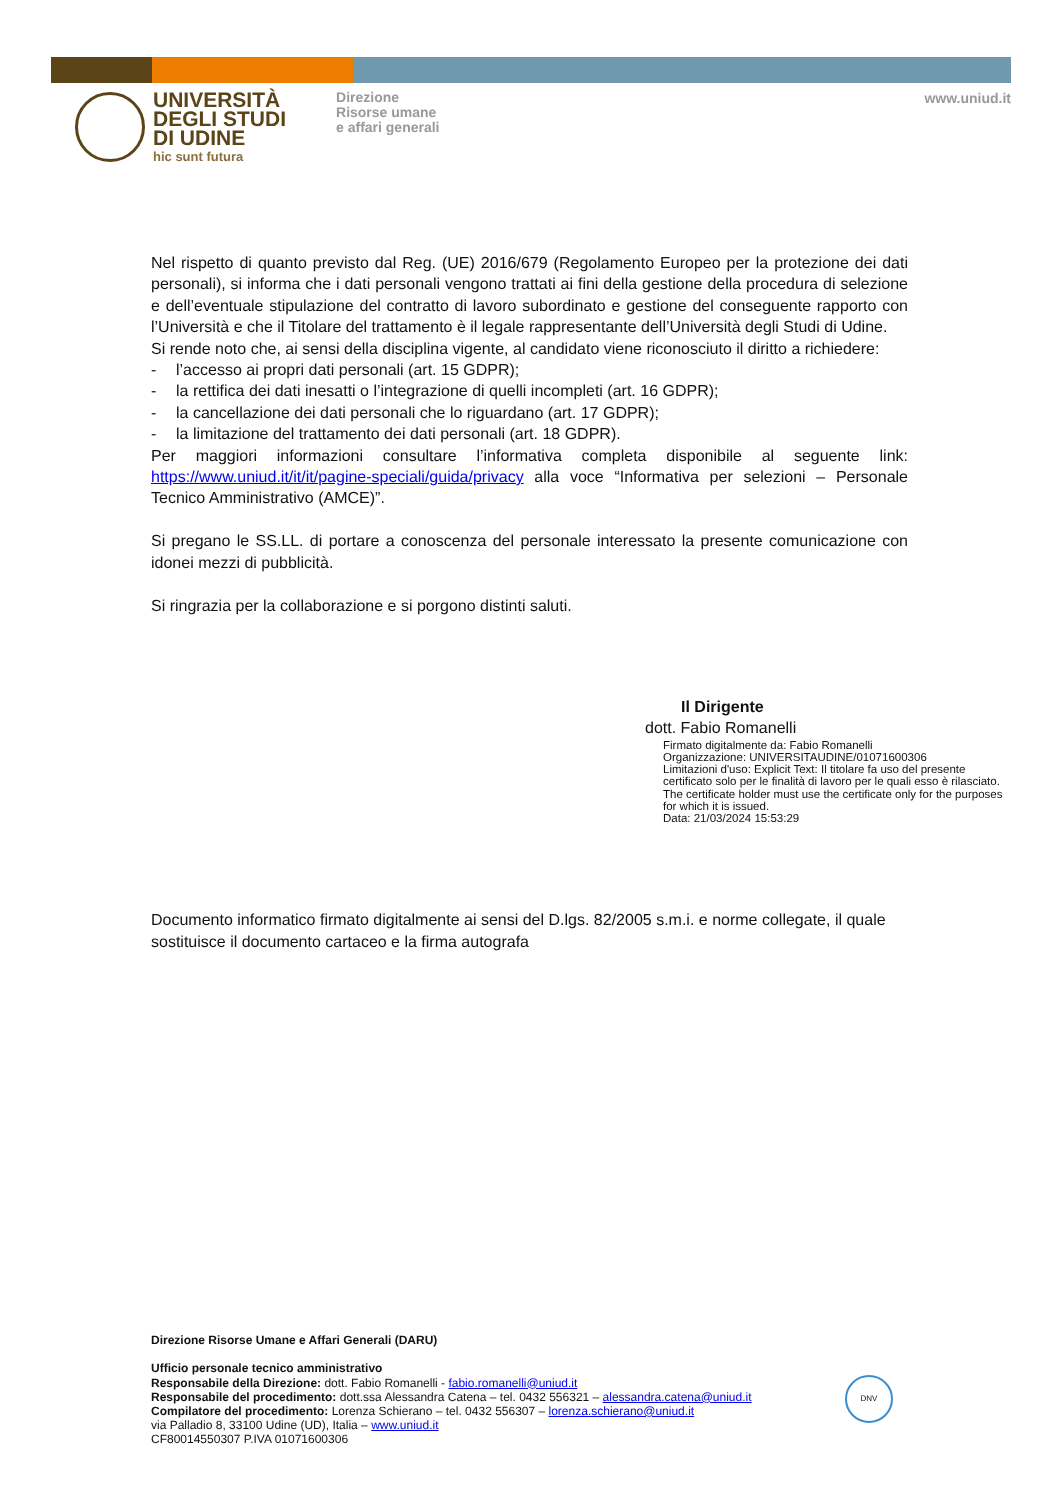UNIVERSITÀ
DEGLI STUDI
DI UDINE
hic sunt futura
Direzione
Risorse umane
e affari generali
www.uniud.it
Nel rispetto di quanto previsto dal Reg. (UE) 2016/679 (Regolamento Europeo per la protezione dei dati personali), si informa che i dati personali vengono trattati ai fini della gestione della procedura di selezione e dell’eventuale stipulazione del contratto di lavoro subordinato e gestione del conseguente rapporto con l’Università e che il Titolare del trattamento è il legale rappresentante dell’Università degli Studi di Udine.
Si rende noto che, ai sensi della disciplina vigente, al candidato viene riconosciuto il diritto a richiedere:
- l’accesso ai propri dati personali (art. 15 GDPR);
- la rettifica dei dati inesatti o l’integrazione di quelli incompleti (art. 16 GDPR);
- la cancellazione dei dati personali che lo riguardano (art. 17 GDPR);
- la limitazione del trattamento dei dati personali (art. 18 GDPR).
Per maggiori informazioni consultare l’informativa completa disponibile al seguente link: https://www.uniud.it/it/it/pagine-speciali/guida/privacy alla voce “Informativa per selezioni – Personale Tecnico Amministrativo (AMCE)”.
Si pregano le SS.LL. di portare a conoscenza del personale interessato la presente comunicazione con idonei mezzi di pubblicità.
Si ringrazia per la collaborazione e si porgono distinti saluti.
Il Dirigente
dott. Fabio Romanelli
Firmato digitalmente da: Fabio Romanelli
Organizzazione: UNIVERSITAUDINE/01071600306
Limitazioni d'uso: Explicit Text: Il titolare fa uso del presente certificato solo per le finalità di lavoro per le quali esso è rilasciato. The certificate holder must use the certificate only for the purposes for which it is issued.
Data: 21/03/2024 15:53:29
Documento informatico firmato digitalmente ai sensi del D.lgs. 82/2005 s.m.i. e norme collegate, il quale sostituisce il documento cartaceo e la firma autografa
Direzione Risorse Umane e Affari Generali (DARU)
Ufficio personale tecnico amministrativo
Responsabile della Direzione: dott. Fabio Romanelli - fabio.romanelli@uniud.it
Responsabile del procedimento: dott.ssa Alessandra Catena – tel. 0432 556321 – alessandra.catena@uniud.it
Compilatore del procedimento: Lorenza Schierano – tel. 0432 556307 – lorenza.schierano@uniud.it
via Palladio 8, 33100 Udine (UD), Italia – www.uniud.it
CF80014550307 P.IVA 01071600306
DNV